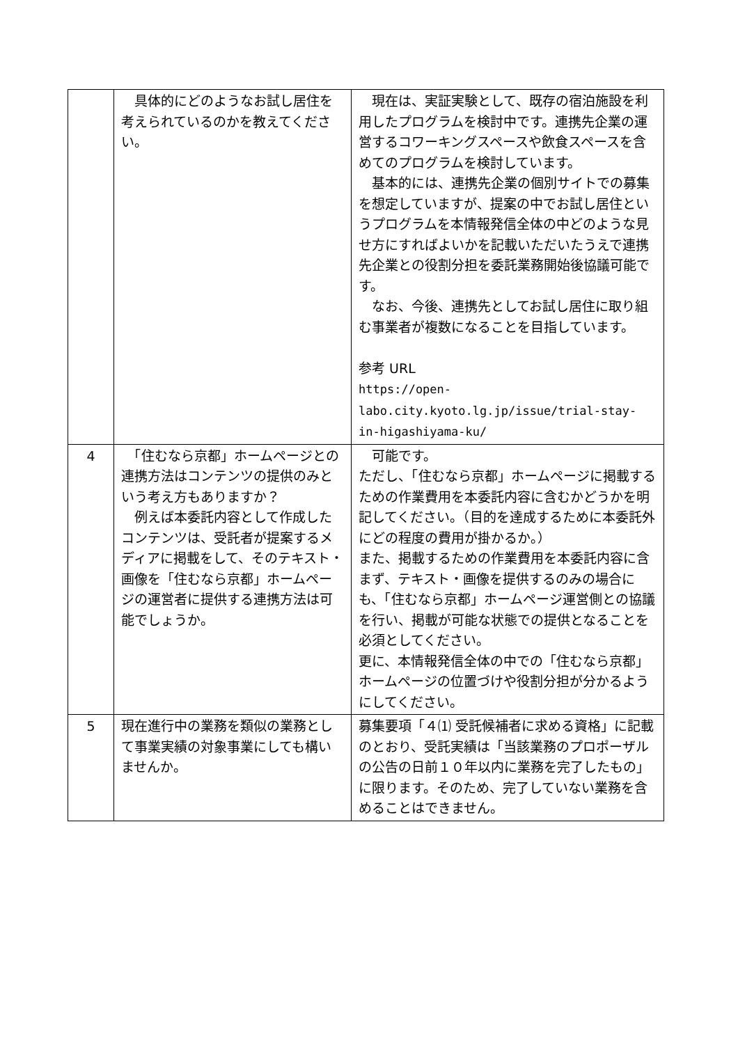| | 具体的にどのようなお試し居住を考えられているのかを教えてください。 | 現在は、実証実験として、既存の宿泊施設を利用したプログラムを検討中です。連携先企業の運営するコワーキングスペースや飲食スペースを含めてのプログラムを検討しています。 基本的には、連携先企業の個別サイトでの募集を想定していますが、提案の中でお試し居住というプログラムを本情報発信全体の中どのような見せ方にすればよいかを記載いただいたうえで連携先企業との役割分担を委託業務開始後協議可能です。 なお、今後、連携先としてお試し居住に取り組む事業者が複数になることを目指しています。 参考 URL https://open- labo.city.kyoto.lg.jp/issue/trial-stay- in-higashiyama-ku/ |
| 4 | 「住むなら京都」ホームページとの連携方法はコンテンツの提供のみという考え方もありますか？ 例えば本委託内容として作成したコンテンツは、受託者が提案するメディアに掲載をして、そのテキスト・画像を「住むなら京都」ホームページの運営者に提供する連携方法は可能でしょうか。 | 可能です。 ただし、「住むなら京都」ホームページに掲載するための作業費用を本委託内容に含むかどうかを明記してください。（目的を達成するために本委託外にどの程度の費用が掛かるか。） また、掲載するための作業費用を本委託内容に含まず、テキスト・画像を提供するのみの場合にも、「住むなら京都」ホームページ運営側との協議を行い、掲載が可能な状態での提供となることを必須としてください。 更に、本情報発信全体の中での「住むなら京都」ホームページの位置づけや役割分担が分かるようにしてください。 |
| 5 | 現在進行中の業務を類似の業務として事業実績の対象事業にしても構いませんか。 | 募集要項「４⑴ 受託候補者に求める資格」に記載のとおり、受託実績は「当該業務のプロポーザルの公告の日前１０年以内に業務を完了したもの」に限ります。そのため、完了していない業務を含めることはできません。 |